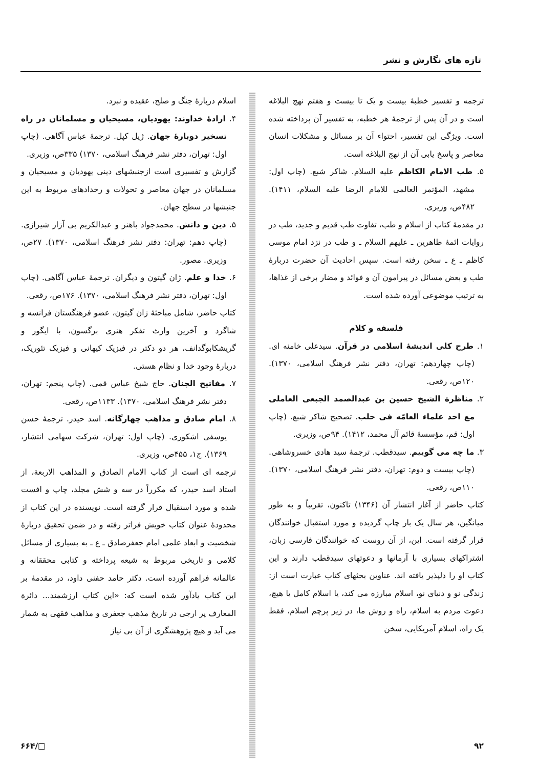تازه های نگارش و نشر
ترجمه و تفسیر خطبهٔ بیست و یک تا بیست و هفتم نهج البلاغه است و در آن پس از ترجمهٔ هر خطبه، به تفسیر آن پرداخته شده است. ویژگی این تفسیر، احتواء آن بر مسائل و مشکلات انسان معاصر و پاسخ یابی آن از نهج البلاغه است.
۵. طب الامام الکاظم علیه السلام. شاکر شبع. (چاپ اول: مشهد، المؤتمر العالمی للامام الرضا علیه السلام، ۱۴۱۱). ۴۸۲ص، وزیری.
در مقدمهٔ کتاب از اسلام و طب، تفاوت طب قدیم و جدید، طب در روایات ائمهٔ طاهرین ـ علیهم السلام ـ و طب در نزد امام موسی کاظم ـ ع ـ سخن رفته است. سپس احادیث آن حضرت دربارهٔ طب و بعض مسائل در پیرامون آن و فوائد و مضار برخی از غذاها، به ترتیب موضوعی آورده شده است.
فلسفه و کلام
۱. طرح کلی اندیشهٔ اسلامی در قرآن. سیدعلی خامنه ای. (چاپ چهاردهم: تهران، دفتر نشر فرهنگ اسلامی، ۱۳۷۰). ۱۲۰ص، رقعی.
۲. مناظرة الشیخ حسین بن عبدالصمد الجبعی العاملی مع احد علماء العامّه فی حلب. تصحیح شاکر شبع. (چاپ اول: قم، مؤسسهٔ قائم آل محمد، ۱۴۱۲). ۹۴ص، وزیری.
۳. ما چه می گوییم. سیدقطب. ترجمهٔ سید هادی خسروشاهی. (چاپ بیست و دوم: تهران، دفتر نشر فرهنگ اسلامی، ۱۳۷۰). ۱۱۰ص، رقعی.
کتاب حاضر از آغاز انتشار آن (۱۳۴۶) تاکنون، تقریباً و به طور میانگین، هر سال یک بار چاپ گردیده و مورد استقبال خوانندگان قرار گرفته است. این، از آن روست که خوانندگان فارسی زبان، اشتراکهای بسیاری با آرمانها و دعوتهای سیدقطب دارند و این کتاب او را دلپذیر یافته اند. عناوین بحثهای کتاب عبارت است از: زندگی نو و دنیای نو، اسلام مبارزه می کند، یا اسلام کامل یا هیچ، دعوت مردم به اسلام، راه و روش ما، در زیر پرچم اسلام، فقط یک راه، اسلام آمریکایی، سخن
اسلام دربارهٔ جنگ و صلح، عقیده و نبرد.
۴. ارادهٔ خداوند: یهودیان، مسیحیان و مسلمانان در راه تسخیر دوبارهٔ جهان. ژیل کپل. ترجمهٔ عباس آگاهی. (چاپ اول: تهران، دفتر نشر فرهنگ اسلامی، ۱۳۷۰) ۳۳۵ص، وزیری.
گزارش و تفسیری است ازجنبشهای دینی یهودیان و مسیحیان و مسلمانان در جهان معاصر و تحولات و رخدادهای مربوط به این جنبشها در سطح جهان.
۵. دین و دانش. محمدجواد باهنر و عبدالکریم بی آزار شیرازی. (چاپ دهم: تهران: دفتر نشر فرهنگ اسلامی، ۱۳۷۰). ۲۷ص، وزیری. مصور.
۶. خدا و علم. ژان گیتون و دیگران. ترجمهٔ عباس آگاهی. (چاپ اول: تهران، دفتر نشر فرهنگ اسلامی، ۱۳۷۰). ۱۷۶ص، رقعی.
کتاب حاضر، شامل مباحثهٔ ژان گیتون، عضو فرهنگستان فرانسه و شاگرد و آخرین وارث تفکر هنری برگسون، با ایگور و گریشکابوگدانف، هر دو دکتر در فیزیک کیهانی و فیزیک تئوریک، دربارهٔ وجود خدا و نظام هستی.
۷. مفاتیح الجنان. حاج شیخ عباس قمی. (چاپ پنجم: تهران، دفتر نشر فرهنگ اسلامی، ۱۳۷۰). ۱۱۳۳ص، رقعی.
۸. امام صادق و مذاهب چهارگانه. اسد حیدر. ترجمهٔ حسن یوسفی اشکوری. (چاپ اول: تهران، شرکت سهامی انتشار، ۱۳۶۹). ج۱، ۴۵۵ص، وزیری.
ترجمه ای است از کتاب الامام الصادق و المذاهب الاربعة، از استاد اسد حیدر، که مکرراً در سه و شش مجلد، چاپ و افست شده و مورد استقبال قرار گرفته است. نویسنده در این کتاب از محدودهٔ عنوان کتاب خویش فراتر رفته و در ضمن تحقیق دربارهٔ شخصیت و ابعاد علمی امام جعفرصادق ـ ع ـ به بسیاری از مسائل کلامی و تاریخی مربوط به شیعه پرداخته و کتابی محققانه و عالمانه فراهم آورده است. دکتر حامد حفنی داود، در مقدمهٔ بر این کتاب یادآور شده است که: «این کتاب ارزشمند... دائرة المعارف پر ارجی در تاریخ مذهب جعفری و مذاهب فقهی به شمار می آید و هیچ پژوهشگری از آن بی نیاز
۹۲ □/۶۶۴